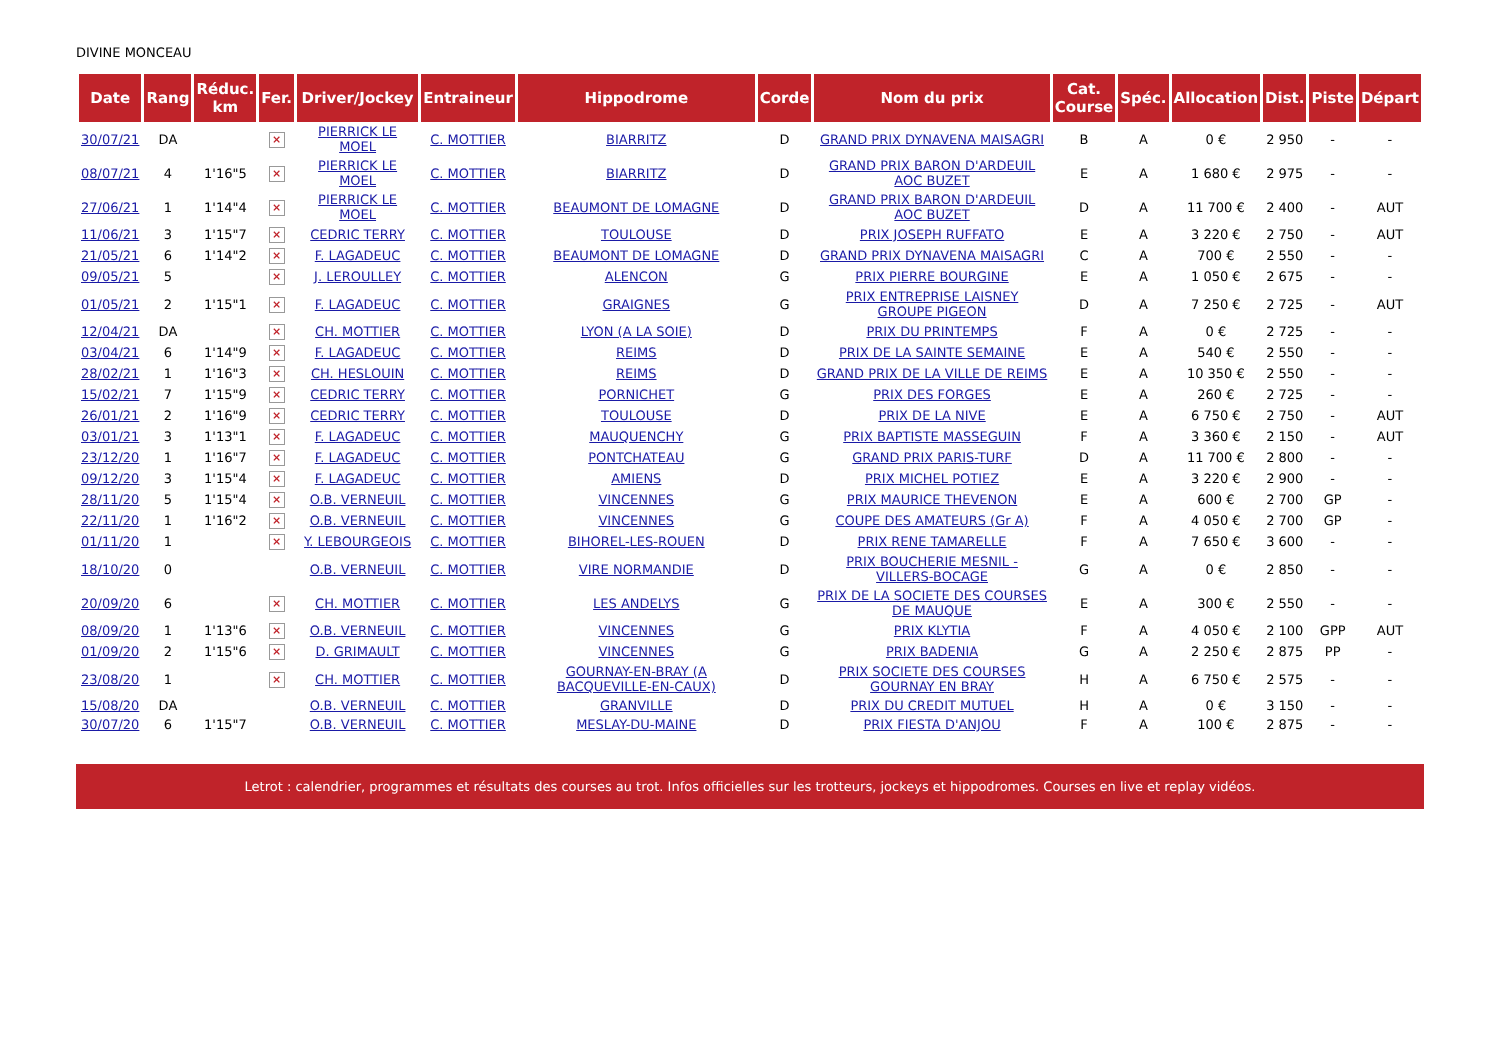DIVINE MONCEAU
| Date | Rang | Réduc. km | Fer. | Driver/Jockey | Entraineur | Hippodrome | Corde | Nom du prix | Cat. Course | Spéc. | Allocation | Dist. | Piste | Départ |
| --- | --- | --- | --- | --- | --- | --- | --- | --- | --- | --- | --- | --- | --- | --- |
| 30/07/21 | DA | | × | PIERRICK LE MOEL | C. MOTTIER | BIARRITZ | D | GRAND PRIX DYNAVENA MAISAGRI | B | A | 0 € | 2 950 | - | - |
| 08/07/21 | 4 | 1'16"5 | × | PIERRICK LE MOEL | C. MOTTIER | BIARRITZ | D | GRAND PRIX BARON D'ARDEUIL AOC BUZET | E | A | 1 680 € | 2 975 | - | - |
| 27/06/21 | 1 | 1'14"4 | × | PIERRICK LE MOEL | C. MOTTIER | BEAUMONT DE LOMAGNE | D | GRAND PRIX BARON D'ARDEUIL AOC BUZET | D | A | 11 700 € | 2 400 | - | AUT |
| 11/06/21 | 3 | 1'15"7 | × | CEDRIC TERRY | C. MOTTIER | TOULOUSE | D | PRIX JOSEPH RUFFATO | E | A | 3 220 € | 2 750 | - | AUT |
| 21/05/21 | 6 | 1'14"2 | × | F. LAGADEUC | C. MOTTIER | BEAUMONT DE LOMAGNE | D | GRAND PRIX DYNAVENA MAISAGRI | C | A | 700 € | 2 550 | - | - |
| 09/05/21 | 5 | | × | J. LEROULLEY | C. MOTTIER | ALENCON | G | PRIX PIERRE BOURGINE | E | A | 1 050 € | 2 675 | - | - |
| 01/05/21 | 2 | 1'15"1 | × | F. LAGADEUC | C. MOTTIER | GRAIGNES | G | PRIX ENTREPRISE LAISNEY GROUPE PIGEON | D | A | 7 250 € | 2 725 | - | AUT |
| 12/04/21 | DA | | × | CH. MOTTIER | C. MOTTIER | LYON (A LA SOIE) | D | PRIX DU PRINTEMPS | F | A | 0 € | 2 725 | - | - |
| 03/04/21 | 6 | 1'14"9 | × | F. LAGADEUC | C. MOTTIER | REIMS | D | PRIX DE LA SAINTE SEMAINE | E | A | 540 € | 2 550 | - | - |
| 28/02/21 | 1 | 1'16"3 | × | CH. HESLOUIN | C. MOTTIER | REIMS | D | GRAND PRIX DE LA VILLE DE REIMS | E | A | 10 350 € | 2 550 | - | - |
| 15/02/21 | 7 | 1'15"9 | × | CEDRIC TERRY | C. MOTTIER | PORNICHET | G | PRIX DES FORGES | E | A | 260 € | 2 725 | - | - |
| 26/01/21 | 2 | 1'16"9 | × | CEDRIC TERRY | C. MOTTIER | TOULOUSE | D | PRIX DE LA NIVE | E | A | 6 750 € | 2 750 | - | AUT |
| 03/01/21 | 3 | 1'13"1 | × | F. LAGADEUC | C. MOTTIER | MAUQUENCHY | G | PRIX BAPTISTE MASSEGUIN | F | A | 3 360 € | 2 150 | - | AUT |
| 23/12/20 | 1 | 1'16"7 | × | F. LAGADEUC | C. MOTTIER | PONTCHATEAU | G | GRAND PRIX PARIS-TURF | D | A | 11 700 € | 2 800 | - | - |
| 09/12/20 | 3 | 1'15"4 | × | F. LAGADEUC | C. MOTTIER | AMIENS | D | PRIX MICHEL POTIEZ | E | A | 3 220 € | 2 900 | - | - |
| 28/11/20 | 5 | 1'15"4 | × | O.B. VERNEUIL | C. MOTTIER | VINCENNES | G | PRIX MAURICE THEVENON | E | A | 600 € | 2 700 | GP | - |
| 22/11/20 | 1 | 1'16"2 | × | O.B. VERNEUIL | C. MOTTIER | VINCENNES | G | COUPE DES AMATEURS (Gr A) | F | A | 4 050 € | 2 700 | GP | - |
| 01/11/20 | 1 | | × | Y. LEBOURGEOIS | C. MOTTIER | BIHOREL-LES-ROUEN | D | PRIX RENE TAMARELLE | F | A | 7 650 € | 3 600 | - | - |
| 18/10/20 | 0 | | | O.B. VERNEUIL | C. MOTTIER | VIRE NORMANDIE | D | PRIX BOUCHERIE MESNIL - VILLERS-BOCAGE | G | A | 0 € | 2 850 | - | - |
| 20/09/20 | 6 | | × | CH. MOTTIER | C. MOTTIER | LES ANDELYS | G | PRIX DE LA SOCIETE DES COURSES DE MAUQUE | E | A | 300 € | 2 550 | - | - |
| 08/09/20 | 1 | 1'13"6 | × | O.B. VERNEUIL | C. MOTTIER | VINCENNES | G | PRIX KLYTIA | F | A | 4 050 € | 2 100 | GPP | AUT |
| 01/09/20 | 2 | 1'15"6 | × | D. GRIMAULT | C. MOTTIER | VINCENNES | G | PRIX BADENIA | G | A | 2 250 € | 2 875 | PP | - |
| 23/08/20 | 1 | | × | CH. MOTTIER | C. MOTTIER | GOURNAY-EN-BRAY (A BACQUEVILLE-EN-CAUX) | D | PRIX SOCIETE DES COURSES GOURNAY EN BRAY | H | A | 6 750 € | 2 575 | - | - |
| 15/08/20 | DA | | | O.B. VERNEUIL | C. MOTTIER | GRANVILLE | D | PRIX DU CREDIT MUTUEL | H | A | 0 € | 3 150 | - | - |
| 30/07/20 | 6 | 1'15"7 | | O.B. VERNEUIL | C. MOTTIER | MESLAY-DU-MAINE | D | PRIX FIESTA D'ANJOU | F | A | 100 € | 2 875 | - | - |
Letrot : calendrier, programmes et résultats des courses au trot. Infos officielles sur les trotteurs, jockeys et hippodromes. Courses en live et replay vidéos.